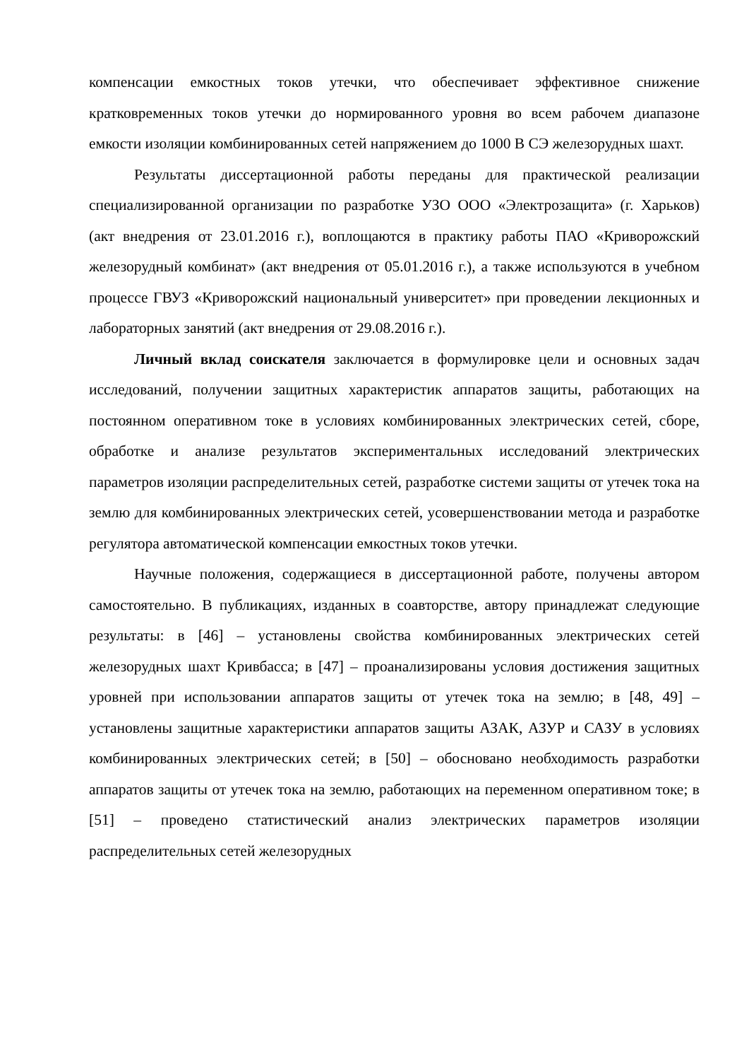компенсации емкостных токов утечки, что обеспечивает эффективное снижение кратковременных токов утечки до нормированного уровня во всем рабочем диапазоне емкости изоляции комбинированных сетей напряжением до 1000 В СЭ железорудных шахт.
Результаты диссертационной работы переданы для практической реализации специализированной организации по разработке УЗО ООО «Электрозащита» (г. Харьков) (акт внедрения от 23.01.2016 г.), воплощаются в практику работы ПАО «Криворожский железорудный комбинат» (акт внедрения от 05.01.2016 г.), а также используются в учебном процессе ГВУЗ «Криворожский национальный университет» при проведении лекционных и лабораторных занятий (акт внедрения от 29.08.2016 г.).
Личный вклад соискателя заключается в формулировке цели и основных задач исследований, получении защитных характеристик аппаратов защиты, работающих на постоянном оперативном токе в условиях комбинированных электрических сетей, сборе, обработке и анализе результатов экспериментальных исследований электрических параметров изоляции распределительных сетей, разработке системи защиты от утечек тока на землю для комбинированных электрических сетей, усовершенствовании метода и разработке регулятора автоматической компенсации емкостных токов утечки.
Научные положения, содержащиеся в диссертационной работе, получены автором самостоятельно. В публикациях, изданных в соавторстве, автору принадлежат следующие результаты: в [46] – установлены свойства комбинированных электрических сетей железорудных шахт Кривбасса; в [47] – проанализированы условия достижения защитных уровней при использовании аппаратов защиты от утечек тока на землю; в [48, 49] – установлены защитные характеристики аппаратов защиты АЗАК, АЗУР и САЗУ в условиях комбинированных электрических сетей; в [50] – обосновано необходимость разработки аппаратов защиты от утечек тока на землю, работающих на переменном оперативном токе; в [51] – проведено статистический анализ электрических параметров изоляции распределительных сетей железорудных